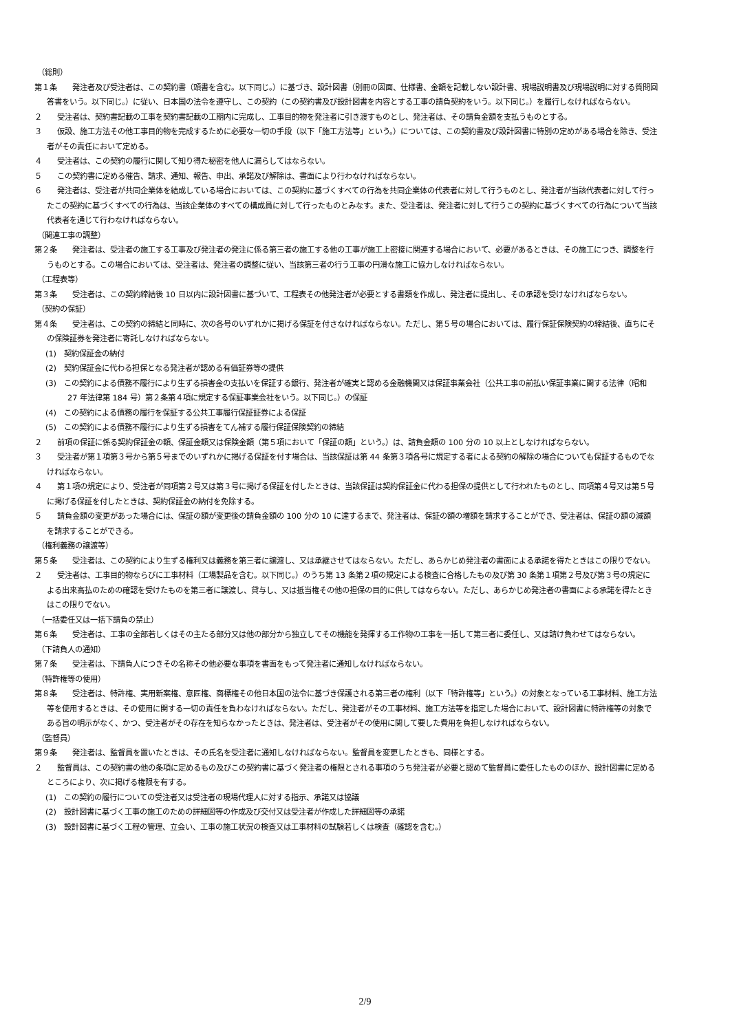（総則）
第１条　　発注者及び受注者は、この契約書（頭書を含む。以下同じ。）に基づき、設計図書（別冊の図面、仕様書、金額を記載しない設計書、現場説明書及び現場説明に対する質問回答書をいう。以下同じ。）に従い、日本国の法令を遵守し、この契約（この契約書及び設計図書を内容とする工事の請負契約をいう。以下同じ。）を履行しなければならない。
２　　受注者は、契約書記載の工事を契約書記載の工期内に完成し、工事目的物を発注者に引き渡すものとし、発注者は、その請負金額を支払うものとする。
３　　仮設、施工方法その他工事目的物を完成するために必要な一切の手段（以下「施工方法等」という。）については、この契約書及び設計図書に特別の定めがある場合を除き、受注者がその責任において定める。
４　　受注者は、この契約の履行に関して知り得た秘密を他人に漏らしてはならない。
５　　この契約書に定める催告、請求、通知、報告、申出、承諾及び解除は、書面により行わなければならない。
６　　発注者は、受注者が共同企業体を結成している場合においては、この契約に基づくすべての行為を共同企業体の代表者に対して行うものとし、発注者が当該代表者に対して行ったこの契約に基づくすべての行為は、当該企業体のすべての構成員に対して行ったものとみなす。また、受注者は、発注者に対して行うこの契約に基づくすべての行為について当該代表者を通じて行わなければならない。
（関連工事の調整）
第２条　　発注者は、受注者の施工する工事及び発注者の発注に係る第三者の施工する他の工事が施工上密接に関連する場合において、必要があるときは、その施工につき、調整を行うものとする。この場合においては、受注者は、発注者の調整に従い、当該第三者の行う工事の円滑な施工に協力しなければならない。
（工程表等）
第３条　　受注者は、この契約締結後 10 日以内に設計図書に基づいて、工程表その他発注者が必要とする書類を作成し、発注者に提出し、その承認を受けなければならない。
（契約の保証）
第４条　　受注者は、この契約の締結と同時に、次の各号のいずれかに掲げる保証を付さなければならない。ただし、第５号の場合においては、履行保証保険契約の締結後、直ちにその保険証券を発注者に寄託しなければならない。
(1)　契約保証金の納付
(2)　契約保証金に代わる担保となる発注者が認める有価証券等の提供
(3)　この契約による債務不履行により生ずる損害金の支払いを保証する銀行、発注者が確実と認める金融機関又は保証事業会社（公共工事の前払い保証事業に関する法律（昭和 27 年法律第 184 号）第２条第４項に規定する保証事業会社をいう。以下同じ。）の保証
(4)　この契約による債務の履行を保証する公共工事履行保証証券による保証
(5)　この契約による債務不履行により生ずる損害をてん補する履行保証保険契約の締結
２　　前項の保証に係る契約保証金の額、保証金額又は保険金額（第５項において「保証の額」という。）は、請負金額の 100 分の 10 以上としなければならない。
３　　受注者が第１項第３号から第５号までのいずれかに掲げる保証を付す場合は、当該保証は第 44 条第３項各号に規定する者による契約の解除の場合についても保証するものでなければならない。
４　　第１項の規定により、受注者が同項第２号又は第３号に掲げる保証を付したときは、当該保証は契約保証金に代わる担保の提供として行われたものとし、同項第４号又は第５号に掲げる保証を付したときは、契約保証金の納付を免除する。
５　　請負金額の変更があった場合には、保証の額が変更後の請負金額の 100 分の 10 に達するまで、発注者は、保証の額の増額を請求することができ、受注者は、保証の額の減額を請求することができる。
（権利義務の譲渡等）
第５条　　受注者は、この契約により生ずる権利又は義務を第三者に譲渡し、又は承継させてはならない。ただし、あらかじめ発注者の書面による承諾を得たときはこの限りでない。
２　　受注者は、工事目的物ならびに工事材料（工場製品を含む。以下同じ。）のうち第 13 条第２項の規定による検査に合格したもの及び第 30 条第１項第２号及び第３号の規定による出来高払のための確認を受けたものを第三者に譲渡し、貸与し、又は抵当権その他の担保の目的に供してはならない。ただし、あらかじめ発注者の書面による承諾を得たときはこの限りでない。
（一括委任又は一括下請負の禁止）
第６条　　受注者は、工事の全部若しくはその主たる部分又は他の部分から独立してその機能を発揮する工作物の工事を一括して第三者に委任し、又は請け負わせてはならない。
（下請負人の通知）
第７条　　受注者は、下請負人につきその名称その他必要な事項を書面をもって発注者に通知しなければならない。
（特許権等の使用）
第８条　　受注者は、特許権、実用新案権、意匠権、商標権その他日本国の法令に基づき保護される第三者の権利（以下「特許権等」という。）の対象となっている工事材料、施工方法等を使用するときは、その使用に関する一切の責任を負わなければならない。ただし、発注者がその工事材料、施工方法等を指定した場合において、設計図書に特許権等の対象である旨の明示がなく、かつ、受注者がその存在を知らなかったときは、発注者は、受注者がその使用に関して要した費用を負担しなければならない。
（監督員）
第９条　　発注者は、監督員を置いたときは、その氏名を受注者に通知しなければならない。監督員を変更したときも、同様とする。
２　　監督員は、この契約書の他の条項に定めるもの及びこの契約書に基づく発注者の権限とされる事項のうち発注者が必要と認めて監督員に委任したもののほか、設計図書に定めるところにより、次に掲げる権限を有する。
(1)　この契約の履行についての受注者又は受注者の現場代理人に対する指示、承諾又は協議
(2)　設計図書に基づく工事の施工のための詳細図等の作成及び交付又は受注者が作成した詳細図等の承諾
(3)　設計図書に基づく工程の管理、立会い、工事の施工状況の検査又は工事材料の試験若しくは検査（確認を含む。）
2/9